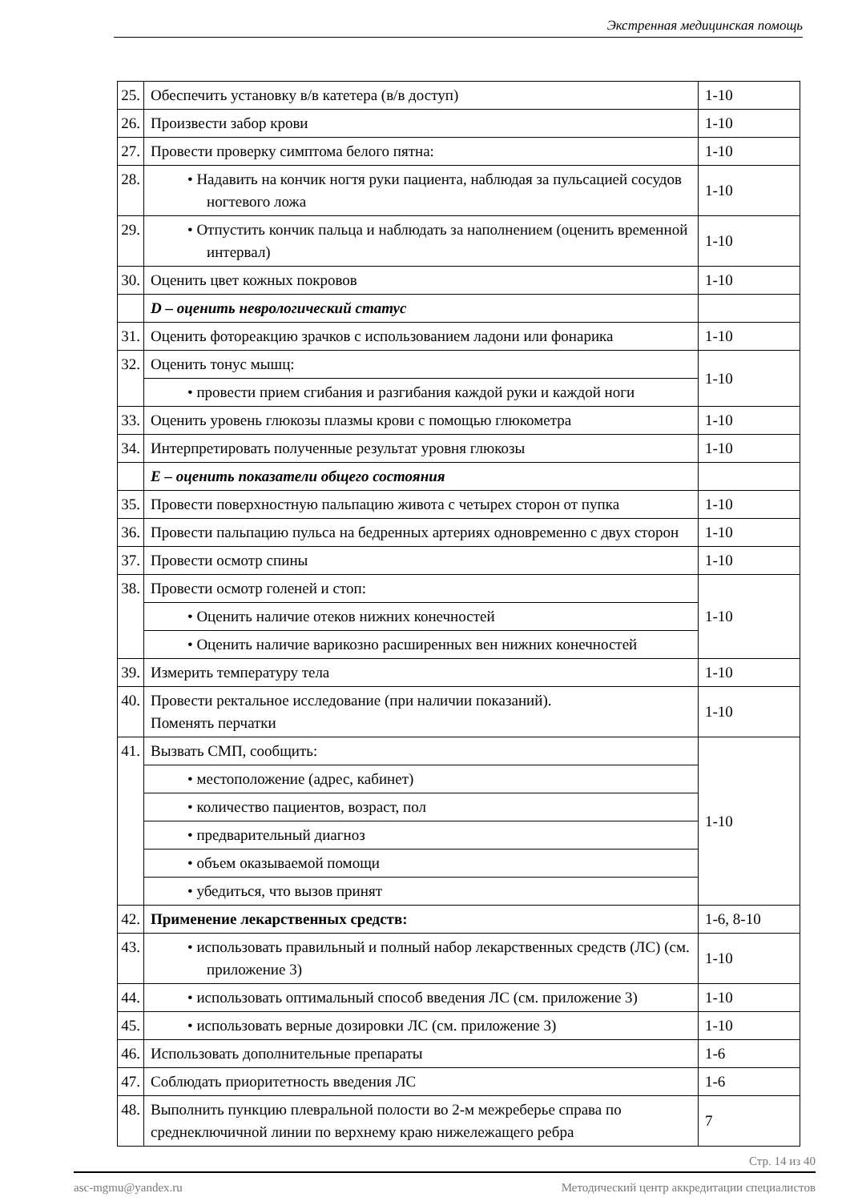Экстренная медицинская помощь
| 25. | Обеспечить установку в/в катетера (в/в доступ) | 1-10 |
| 26. | Произвести забор крови | 1-10 |
| 27. | Провести проверку симптома белого пятна: | 1-10 |
| 28. | • Надавить на кончик ногтя руки пациента, наблюдая за пульсацией сосудов ногтевого ложа | 1-10 |
| 29. | • Отпустить кончик пальца и наблюдать за наполнением (оценить временной интервал) | 1-10 |
| 30. | Оценить цвет кожных покровов | 1-10 |
| | D – оценить неврологический статус | |
| 31. | Оценить фотореакцию зрачков с использованием ладони или фонарика | 1-10 |
| 32. | Оценить тонус мышц: | 1-10 |
| | • провести прием сгибания и разгибания каждой руки и каждой ноги | |
| 33. | Оценить уровень глюкозы плазмы крови с помощью глюкометра | 1-10 |
| 34. | Интерпретировать полученные результат уровня глюкозы | 1-10 |
| | E – оценить показатели общего состояния | |
| 35. | Провести поверхностную пальпацию живота с четырех сторон от пупка | 1-10 |
| 36. | Провести пальпацию пульса на бедренных артериях одновременно с двух сторон | 1-10 |
| 37. | Провести осмотр спины | 1-10 |
| 38. | Провести осмотр голеней и стоп: | 1-10 |
| | • Оценить наличие отеков нижних конечностей | |
| | • Оценить наличие варикозно расширенных вен нижних конечностей | |
| 39. | Измерить температуру тела | 1-10 |
| 40. | Провести ректальное исследование (при наличии показаний). Поменять перчатки | 1-10 |
| 41. | Вызвать СМП, сообщить: | 1-10 |
| | • местоположение (адрес, кабинет) | |
| | • количество пациентов, возраст, пол | |
| | • предварительный диагноз | |
| | • объем оказываемой помощи | |
| | • убедиться, что вызов принят | |
| 42. | Применение лекарственных средств: | 1-6, 8-10 |
| 43. | • использовать правильный и полный набор лекарственных средств (ЛС) (см. приложение 3) | 1-10 |
| 44. | • использовать оптимальный способ введения ЛС (см. приложение 3) | 1-10 |
| 45. | • использовать верные дозировки ЛС (см. приложение 3) | 1-10 |
| 46. | Использовать дополнительные препараты | 1-6 |
| 47. | Соблюдать приоритетность введения ЛС | 1-6 |
| 48. | Выполнить пункцию плевральной полости во 2-м межреберье справа по среднеключичной линии по верхнему краю нижележащего ребра | 7 |
Стр. 14 из 40
asc-mgmu@yandex.ru Методический центр аккредитации специалистов